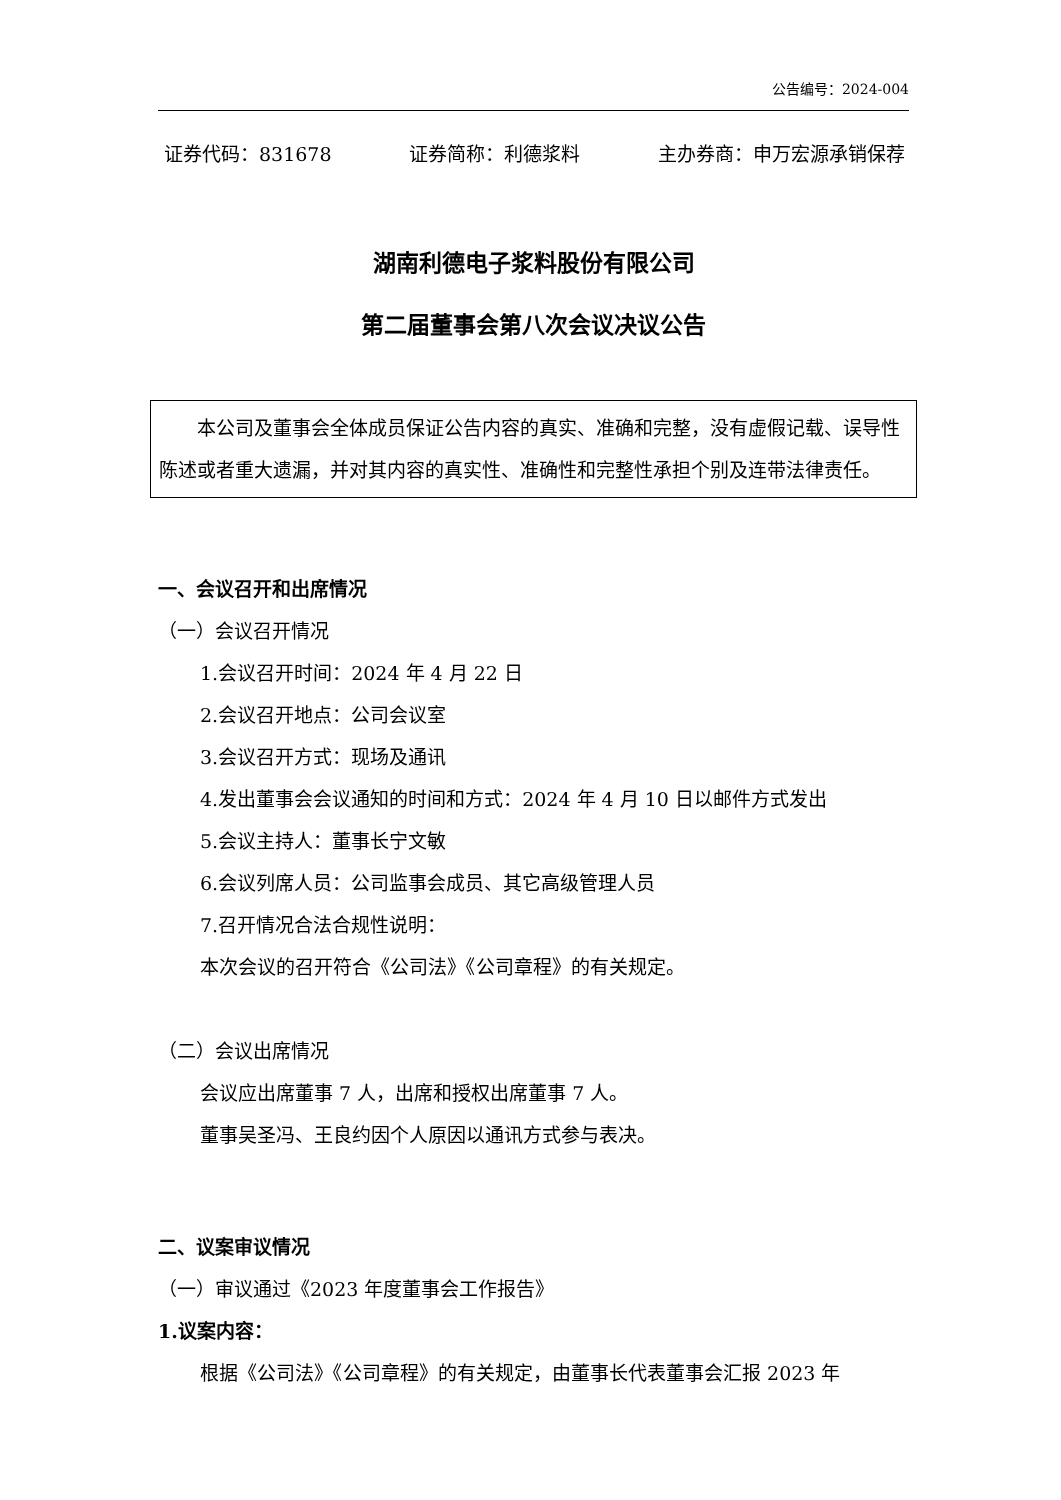公告编号：2024-004
证券代码：831678 证券简称：利德浆料 主办券商：申万宏源承销保荐
湖南利德电子浆料股份有限公司
第二届董事会第八次会议决议公告
本公司及董事会全体成员保证公告内容的真实、准确和完整，没有虚假记载、误导性陈述或者重大遗漏，并对其内容的真实性、准确性和完整性承担个别及连带法律责任。
一、会议召开和出席情况
（一）会议召开情况
1.会议召开时间：2024 年 4 月 22 日
2.会议召开地点：公司会议室
3.会议召开方式：现场及通讯
4.发出董事会会议通知的时间和方式：2024 年 4 月 10 日以邮件方式发出
5.会议主持人：董事长宁文敏
6.会议列席人员：公司监事会成员、其它高级管理人员
7.召开情况合法合规性说明：
本次会议的召开符合《公司法》《公司章程》的有关规定。
（二）会议出席情况
会议应出席董事 7 人，出席和授权出席董事 7 人。
董事吴圣冯、王良约因个人原因以通讯方式参与表决。
二、议案审议情况
（一）审议通过《2023 年度董事会工作报告》
1.议案内容：
根据《公司法》《公司章程》的有关规定，由董事长代表董事会汇报 2023 年